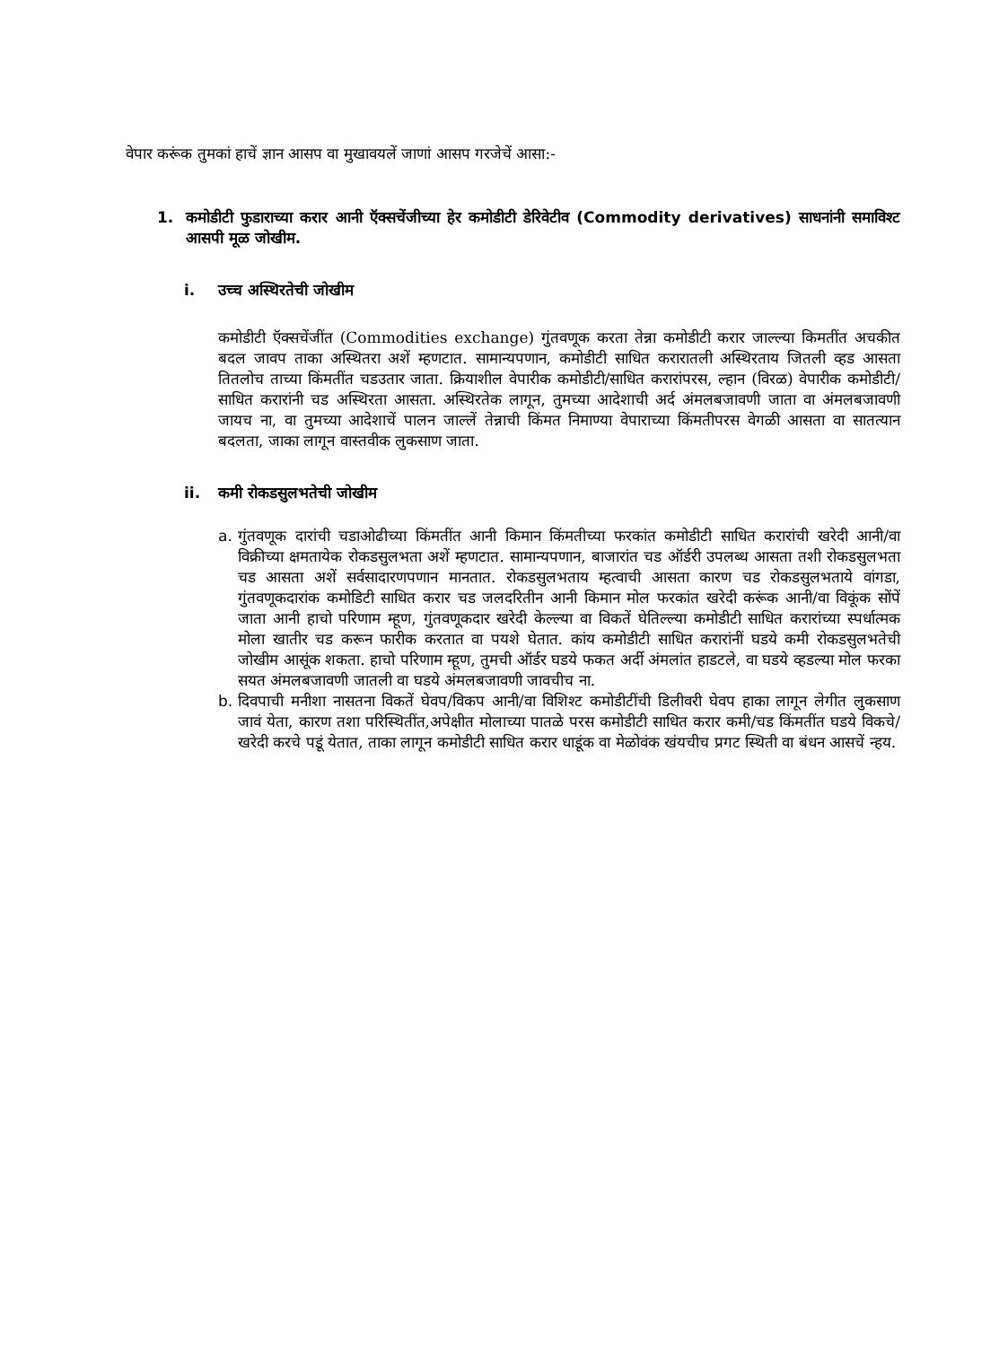वेपार करूंक तुमकां हाचें ज्ञान आसप वा मुखावयलें जाणां आसप गरजेचें आसा:-
1. कमोडीटी फुडाराच्या करार आनी ऍक्सचेंजीच्या हेर कमोडीटी डेरिवेटीव (Commodity derivatives) साधनांनी समाविश्ट आसपी मूळ जोखीम.
i. उच्च अस्थिरतेची जोखीम
कमोडीटी ऍक्सचेंजींत (Commodities exchange) गुंतवणूक करता तेन्ना कमोडीटी करार जाल्ल्या किमतींत अचकीत बदल जावप ताका अस्थितरा अशें म्हणटात. सामान्यपणान, कमोडीटी साधित करारातली अस्थिरताय जितली व्हड आसता तितलोच ताच्या किंमतींत चडउतार जाता. क्रियाशील वेपारीक कमोडीटी/साधित करारांपरस, ल्हान (विरळ) वेपारीक कमोडीटी/साधित करारांनी चड अस्थिरता आसता. अस्थिरतेक लागून, तुमच्या आदेशाची अर्द अंमलबजावणी जाता वा अंमलबजावणी जायच ना, वा तुमच्या आदेशाचें पालन जाल्लें तेन्नाची किंमत निमाण्या वेपाराच्या किंमतीपरस वेगळी आसता वा सातत्यान बदलता, जाका लागून वास्तवीक लुकसाण जाता.
ii. कमी रोकडसुलभतेची जोखीम
a. गुंतवणूक दारांची चडाओढीच्या किंमतींत आनी किमान किंमतीच्या फरकांत कमोडीटी साधित करारांची खरेदी आनी/वा विक्रीच्या क्षमतायेक रोकडसुलभता अशें म्हणटात. सामान्यपणान, बाजारांत चड ऑर्डरी उपलब्ध आसता तशी रोकडसुलभता चड आसता अशें सर्वसादारणपणान मानतात. रोकडसुलभताय म्हत्वाची आसता कारण चड रोकडसुलभताये वांगडा, गुंतवणूकदारांक कमोडिटी साधित करार चड जलदरितीन आनी किमान मोल फरकांत खरेदी करूंक आनी/वा विकूंक सोंपें जाता आनी हाचो परिणाम म्हूण, गुंतवणूकदार खरेदी केल्ल्या वा विकतें घेतिल्ल्या कमोडीटी साधित करारांच्या स्पर्धात्मक मोला खातीर चड करून फारीक करतात वा पयशे घेतात. कांय कमोडीटी साधित करारांनीं घडये कमी रोकडसुलभतेची जोखीम आसूंक शकता. हाचो परिणाम म्हूण, तुमची ऑर्डर घडये फकत अर्दी अंमलांत हाडटले, वा घडये व्हडल्या मोल फरका सयत अंमलबजावणी जातली वा घडये अंमलबजावणी जावचीच ना.
b. दिवपाची मनीशा नासतना विकतें घेवप/विकप आनी/वा विशिश्ट कमोडीटींची डिलीवरी घेवप हाका लागून लेगीत लुकसाण जावं येता, कारण तशा परिस्थितींत,अपेक्षीत मोलाच्या पातळे परस कमोडीटी साधित करार कमी/चड किंमतींत घडये विकचे/खरेदी करचे पडूं येतात, ताका लागून कमोडीटी साधित करार धाडूंक वा मेळोवंक खंयचीच प्रगट स्थिती वा बंधन आसचें न्हय.